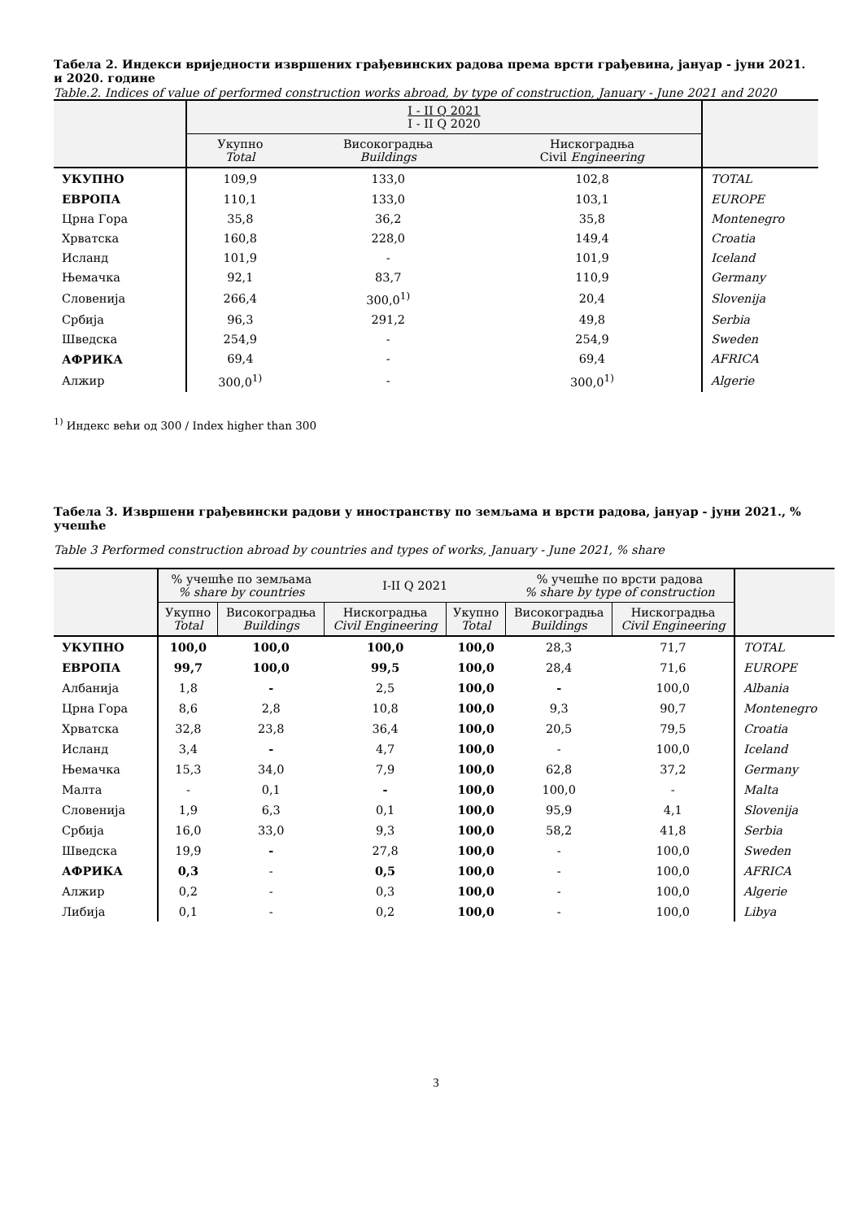Табела 2. Индекси вриједности извршених грађевинских радова према врсти грађевина, јануар - јуни 2021. и 2020. године
Table.2. Indices of value of performed construction works abroad, by type of construction, January - June 2021 and 2020
| | I - II Q 2021 I - II Q 2020 | | | |
| --- | --- | --- | --- | --- |
| | Укупно Total | Високоградња Buildings | Нискоградња Civil Engineering | |
| УКУПНО | 109,9 | 133,0 | 102,8 | TOTAL |
| ЕВРОПА | 110,1 | 133,0 | 103,1 | EUROPE |
| Црна Гора | 35,8 | 36,2 | 35,8 | Montenegro |
| Хрватска | 160,8 | 228,0 | 149,4 | Croatia |
| Исланд | 101,9 | - | 101,9 | Iceland |
| Њемачка | 92,1 | 83,7 | 110,9 | Germany |
| Словенија | 266,4 | 300,0<sup>1)</sup> | 20,4 | Slovenija |
| Србија | 96,3 | 291,2 | 49,8 | Serbia |
| Шведска | 254,9 | - | 254,9 | Sweden |
| АФРИКА | 69,4 | - | 69,4 | AFRICA |
| Алжир | 300,0<sup>1)</sup> | - | 300,0<sup>1)</sup> | Algerie |
<sup>1)</sup> Индекс већи од 300 / Index higher than 300
Табела 3. Извршени грађевински радови у иностранству по земљама и врсти радова, јануар - јуни 2021., % учешће
Table 3 Performed construction abroad by countries and types of works, January - June 2021, % share
| | % учешће по земљама % share by countries | | I-II Q 2021 | | % учешће по врсти радова % share by type of construction | | |
| --- | --- | --- | --- | --- | --- | --- | --- |
| | Укупно Total | Високоградња Buildings | Нискоградња Civil Engineering | Укупно Total | Високоградња Buildings | Нискоградња Civil Engineering | |
| УКУПНО | 100,0 | 100,0 | 100,0 | 100,0 | 28,3 | 71,7 | TOTAL |
| ЕВРОПА | 99,7 | 100,0 | 99,5 | 100,0 | 28,4 | 71,6 | EUROPE |
| Албанија | 1,8 | - | 2,5 | 100,0 | - | 100,0 | Albania |
| Црна Гора | 8,6 | 2,8 | 10,8 | 100,0 | 9,3 | 90,7 | Montenegro |
| Хрватска | 32,8 | 23,8 | 36,4 | 100,0 | 20,5 | 79,5 | Croatia |
| Исланд | 3,4 | - | 4,7 | 100,0 | - | 100,0 | Iceland |
| Њемачка | 15,3 | 34,0 | 7,9 | 100,0 | 62,8 | 37,2 | Germany |
| Малта | - | 0,1 | - | 100,0 | 100,0 | - | Malta |
| Словенија | 1,9 | 6,3 | 0,1 | 100,0 | 95,9 | 4,1 | Slovenija |
| Србија | 16,0 | 33,0 | 9,3 | 100,0 | 58,2 | 41,8 | Serbia |
| Шведска | 19,9 | - | 27,8 | 100,0 | - | 100,0 | Sweden |
| АФРИКА | 0,3 | - | 0,5 | 100,0 | - | 100,0 | AFRICA |
| Алжир | 0,2 | - | 0,3 | 100,0 | - | 100,0 | Algerie |
| Либија | 0,1 | - | 0,2 | 100,0 | - | 100,0 | Libya |
3